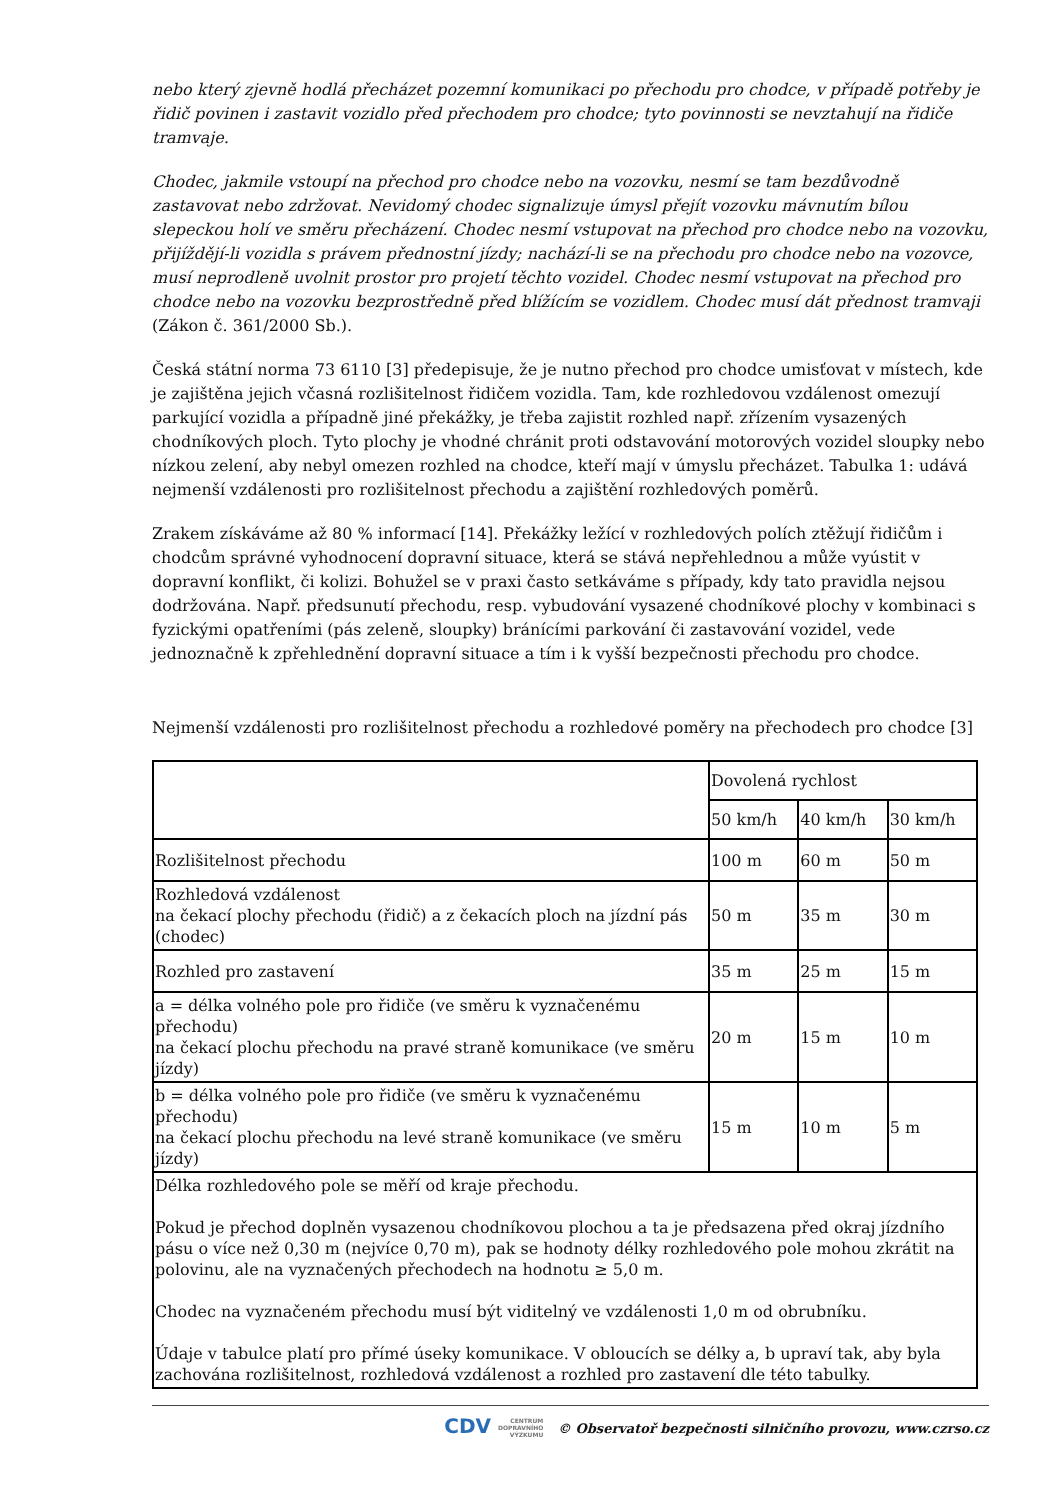nebo který zjevně hodlá přecházet pozemní komunikaci po přechodu pro chodce, v případě potřeby je řidič povinen i zastavit vozidlo před přechodem pro chodce; tyto povinnosti se nevztahují na řidiče tramvaje.
Chodec, jakmile vstoupí na přechod pro chodce nebo na vozovku, nesmí se tam bezdůvodně zastavovat nebo zdržovat. Nevidomý chodec signalizuje úmysl přejít vozovku mávnutím bílou slepeckou holí ve směru přecházení. Chodec nesmí vstupovat na přechod pro chodce nebo na vozovku, přijíždějí-li vozidla s právem přednostní jízdy; nachází-li se na přechodu pro chodce nebo na vozovce, musí neprodleně uvolnit prostor pro projetí těchto vozidel. Chodec nesmí vstupovat na přechod pro chodce nebo na vozovku bezprostředně před blížícím se vozidlem. Chodec musí dát přednost tramvaji (Zákon č. 361/2000 Sb.).
Česká státní norma 73 6110 [3] předepisuje, že je nutno přechod pro chodce umisťovat v místech, kde je zajištěna jejich včasná rozlišitelnost řidičem vozidla. Tam, kde rozhledovou vzdálenost omezují parkující vozidla a případně jiné překážky, je třeba zajistit rozhled např. zřízením vysazených chodníkových ploch. Tyto plochy je vhodné chránit proti odstavování motorových vozidel sloupky nebo nízkou zelení, aby nebyl omezen rozhled na chodce, kteří mají v úmyslu přecházet. Tabulka 1: udává nejmenší vzdálenosti pro rozlišitelnost přechodu a zajištění rozhledových poměrů.
Zrakem získáváme až 80 % informací [14]. Překážky ležící v rozhledových polích ztěžují řidičům i chodcům správné vyhodnocení dopravní situace, která se stává nepřehlednou a může vyústit v dopravní konflikt, či kolizi. Bohužel se v praxi často setkáváme s případy, kdy tato pravidla nejsou dodržována. Např. předsunutí přechodu, resp. vybudování vysazené chodníkové plochy v kombinaci s fyzickými opatřeními (pás zeleně, sloupky) bránícími parkování či zastavování vozidel, vede jednoznačně k zpřehlednění dopravní situace a tím i k vyšší bezpečnosti přechodu pro chodce.
Nejmenší vzdálenosti pro rozlišitelnost přechodu a rozhledové poměry na přechodech pro chodce [3]
| | Dovolená rychlost | | |
| | 50 km/h | 40 km/h | 30 km/h |
| Rozlišitelnost přechodu | 100 m | 60 m | 50 m |
| Rozhledová vzdálenost na čekací plochy přechodu (řidič) a z čekacích ploch na jízdní pás (chodec) | 50 m | 35 m | 30 m |
| Rozhled pro zastavení | 35 m | 25 m | 15 m |
| a = délka volného pole pro řidiče (ve směru k vyznačenému přechodu) na čekací plochu přechodu na pravé straně komunikace (ve směru jízdy) | 20 m | 15 m | 10 m |
| b = délka volného pole pro řidiče (ve směru k vyznačenému přechodu) na čekací plochu přechodu na levé straně komunikace (ve směru jízdy) | 15 m | 10 m | 5 m |
| Délka rozhledového pole se měří od kraje přechodu. Pokud je přechod doplněn vysazenou chodníkovou plochou a ta je předsazena před okraj jízdního pásu o více než 0,30 m (nejvíce 0,70 m), pak se hodnoty délky rozhledového pole mohou zkrátit na polovinu, ale na vyznačených přechodech na hodnotu ≥ 5,0 m. Chodec na vyznačeném přechodu musí být viditelný ve vzdálenosti 1,0 m od obrubníku. Údaje v tabulce platí pro přímé úseky komunikace. V obloucích se délky a, b upraví tak, aby byla zachována rozlišitelnost, rozhledová vzdálenost a rozhled pro zastavení dle této tabulky. | | | |
CDV CENTRUM
DOPRAVNÍHO
VÝZKUMU © Observatoř bezpečnosti silničního provozu, www.czrso.cz